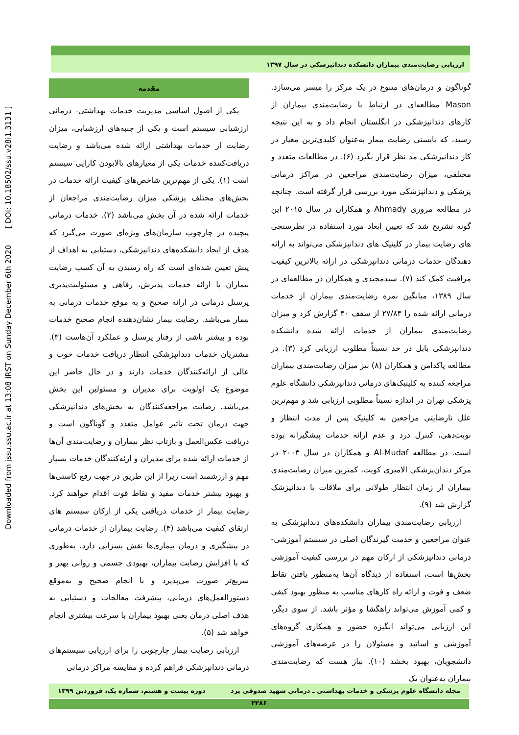Downloaded from jssu.ssu.ac.ir at 13:08 IRST on Sunday December 6th 2020 [ DOI: 10.18502/ssu.v28i1.3131 ]
ارزیابی رضایت‌مندی بیماران دانشکده دندانپزشکی در سال ۱۳۹۷
مقدمه
یکی از اصول اساسی مدیریت خدمات بهداشتی- درمانی ارزشیابی سیستم است و یکی از جنبه‌های ارزشیابی، میزان رضایت از خدمات بهداشتی ارائه شده می‌باشد و رضایت دریافت‌کننده خدمات یکی از معیارهای بالابودن کارایی سیستم است (۱). یکی از مهم‌ترین شاخص‌های کیفیت ارائه خدمات در بخش‌های مختلف پزشکی میزان رضایت‌مندی مراجعان از خدمات ارائه شده در آن بخش می‌باشد (۲). خدمات درمانی پیچیده در چارچوب سازمان‌های ویژه‌ای صورت می‌گیرد که هدف از ایجاد دانشکده‌های دندانپزشکی، دستیابی به اهداف از پیش تعیین شده‌ای است که راه رسیدن به آن کسب رضایت بیماران با ارائه خدمات پذیرش، رفاهی و مسئولیت‌پذیری پرسنل درمانی در ارائه صحیح و به موقع خدمات درمانی به بیمار می‌باشد. رضایت بیمار نشان‌دهنده انجام صحیح خدمات بوده و بیشتر ناشی از رفتار پرسنل و عملکرد آن‌هاست (۳). مشتریان خدمات دندانپزشکی انتظار دریافت خدمات خوب و عالی از ارائه‌کنندگان خدمات دارند و در حال حاضر این موضوع یک اولویت برای مدیران و مسئولین این بخش می‌باشد. رضایت مراجعه‌کنندگان به بخش‌های دندانپزشکی جهت درمان تحت تاثیر عوامل متعدد و گوناگون است و دریافت عکس‌العمل و بازتاب نظر بیماران و رضایت‌مندی آن‌ها از خدمات ارائه شده برای مدیران و ارئه‌کنندگان خدمات بسیار مهم و ارزشمند است زیرا از این طریق در جهت رفع کاستی‌ها و بهبود بیشتر خدمات مفید و نقاط قوت اقدام خواهند کرد. رضایت بیمار از خدمات دریافتی یکی از ارکان سیستم های ارتقای کیفیت می‌باشد (۴). رضایت بیماران از خدمات درمانی در پیشگیری و درمان بیماری‌ها نقش بسزایی دارد، به‌طوری که با افزایش رضایت بیماران، بهبودی جسمی و روانی بهتر و سریع‌تر صورت می‌پذیرد و با انجام صحیح و به‌موقع دستورالعمل‌های درمانی، پیشرفت معالجات و دستیابی به هدف اصلی درمان یعنی بهبود بیماران با سرعت بیشتری انجام خواهد شد (۵).
ارزیابی رضایت بیمار چارچوبی را برای ارزیابی سیستم‌های درمانی دندانپزشکی فراهم کرده و مقایسه مراکز درمانی
گوناگون و درمان‌های متنوع در یک مرکز را میسر می‌سازد. Mason مطالعه‌ای در ارتباط با رضایت‌مندی بیماران از کارهای دندانپزشکی در انگلستان انجام داد و به این نتیجه رسید، که بایستی رضایت بیمار به‌عنوان کلیدی‌ترین معیار در کار دندانپزشکی مد نظر قرار بگیرد (۶). در مطالعات متعدد و مختلفی، میزان رضایت‌مندی مراجعین در مراکز درمانی پزشکی و دندانپزشکی مورد بررسی قرار گرفته است. چنانچه در مطالعه مروری Ahmady و همکاران در سال ۲۰۱۵ این گونه تشریح شد که تعیین ابعاد مورد استفاده در نظرسنجی های رضایت بیمار در کلینیک های دندانپزشکی می‌تواند به ارائه دهندگان خدمات درمانی دندانپزشکی در ارائه بالاترین کیفیت مراقبت کمک کند (۷). سیدمجیدی و همکاران در مطالعه‌ای در سال ۱۳۸۹، میانگین نمره رضایت‌مندی بیماران از خدمات درمانی ارائه شده را ۲۷/۸۴ از سقف ۴۰ گزارش کرد و میزان رضایت‌مندی بیماران از خدمات ارائه شده دانشکده دندانپزشکی بابل در حد نسبتاً مطلوب ارزیابی کرد (۳). در مطالعه پاکدامن و همکاران (۸) نیز میزان رضایت‌مندی بیماران مراجعه کننده به کلینیک‌های درمانی دندانپزشکی دانشگاه علوم پزشکی تهران در اندازه نسبتاً مطلوبی ارزیابی شد و مهم‌ترین علل نارضایتی مراجعین به کلینیک پس از مدت انتظار و نوبت‌دهی، کنترل درد و عدم ارائه خدمات پیشگیرانه بوده است. در مطالعه Al-Mudaf و همکاران در سال ۲۰۰۳ در مرکز دندان‌پزشکی الامیری کویت، کمترین میزان رضایت‌مندی بیماران از زمان انتظار طولانی برای ملاقات با دندانپزشک گزارش شد (۹).
ارزیابی رضایت‌مندی بیماران دانشکده‌های دندانپزشکی به عنوان مراجعین و خدمت گیرندگان اصلی در سیستم آموزشی- درمانی دندانپزشکی از ارکان مهم در بررسی کیفیت آموزشی بخش‌ها است، استفاده از دیدگاه آن‌ها به‌منظور یافتن نقاط ضعف و قوت و ارائه راه کارهای مناسب به منظور بهبود کیفی و کمی آموزش می‌تواند راهگشا و مؤثر باشد. از سوی دیگر، این ارزیابی می‌تواند انگیزه حضور و همکاری گروه‌های آموزشی و اساتید و مسئولان را در عرصه‌های آموزشی دانشجویان، بهبود بخشد (۱۰). نیاز هست که رضایت‌مندی بیماران به‌عنوان یک
مجله دانشگاه علوم پزشکی و خدمات بهداشتی ـ درمانی شهید صدوقی یزد دوره بیست و هشتم، شماره یک، فروردین ۱۳۹۹
۲۲۸۶